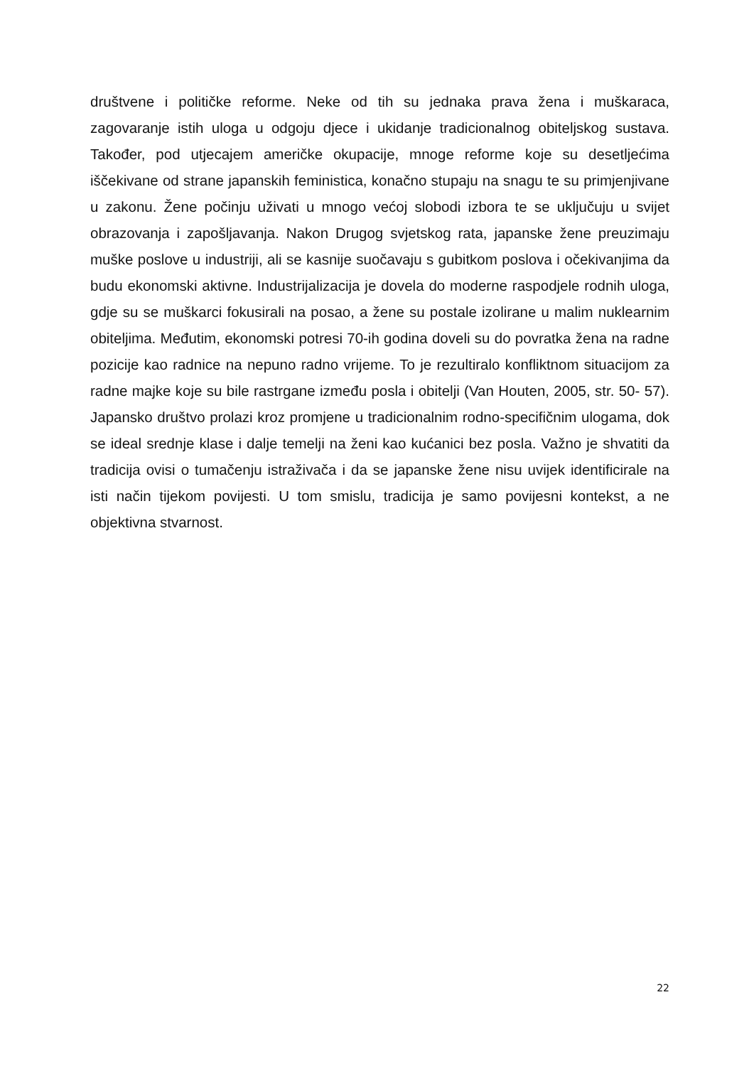društvene i političke reforme. Neke od tih su jednaka prava žena i muškaraca, zagovaranje istih uloga u odgoju djece i ukidanje tradicionalnog obiteljskog sustava. Također, pod utjecajem američke okupacije, mnoge reforme koje su desetljećima iščekivane od strane japanskih feministica, konačno stupaju na snagu te su primjenjivane u zakonu. Žene počinju uživati u mnogo većoj slobodi izbora te se uključuju u svijet obrazovanja i zapošljavanja. Nakon Drugog svjetskog rata, japanske žene preuzimaju muške poslove u industriji, ali se kasnije suočavaju s gubitkom poslova i očekivanjima da budu ekonomski aktivne. Industrijalizacija je dovela do moderne raspodjele rodnih uloga, gdje su se muškarci fokusirali na posao, a žene su postale izolirane u malim nuklearnim obiteljima. Međutim, ekonomski potresi 70-ih godina doveli su do povratka žena na radne pozicije kao radnice na nepuno radno vrijeme. To je rezultiralo konfliktnom situacijom za radne majke koje su bile rastrgane između posla i obitelji (Van Houten, 2005, str. 50- 57). Japansko društvo prolazi kroz promjene u tradicionalnim rodno-specifičnim ulogama, dok se ideal srednje klase i dalje temelji na ženi kao kućanici bez posla. Važno je shvatiti da tradicija ovisi o tumačenju istraživača i da se japanske žene nisu uvijek identificirale na isti način tijekom povijesti. U tom smislu, tradicija je samo povijesni kontekst, a ne objektivna stvarnost.
22